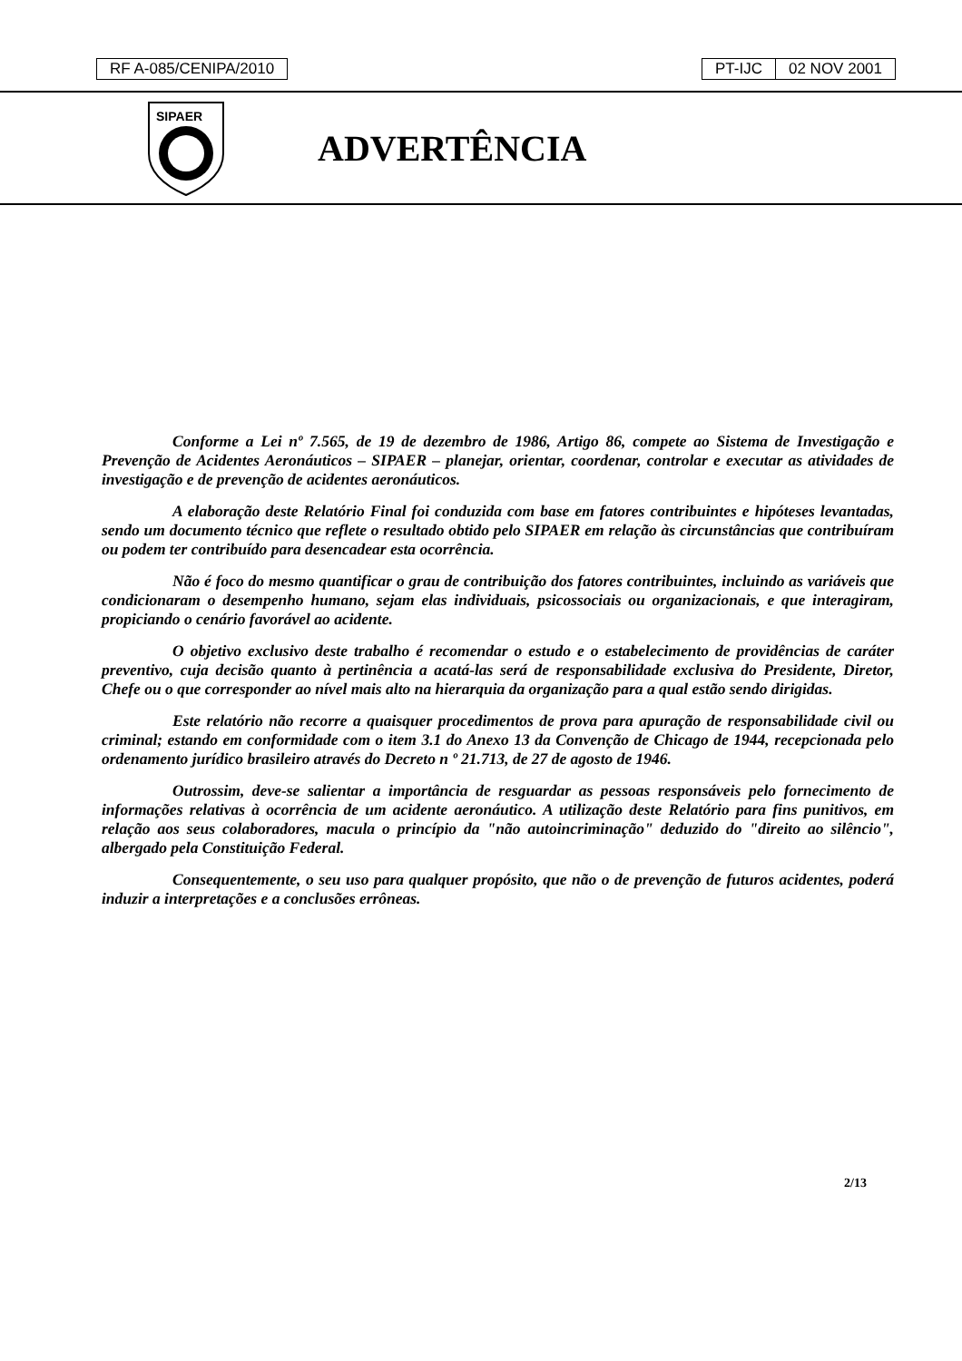RF A-085/CENIPA/2010 PT-IJC 02 NOV 2001
SIPAER
ADVERTÊNCIA
Conforme a Lei nº 7.565, de 19 de dezembro de 1986, Artigo 86, compete ao Sistema de Investigação e Prevenção de Acidentes Aeronáuticos – SIPAER – planejar, orientar, coordenar, controlar e executar as atividades de investigação e de prevenção de acidentes aeronáuticos.
A elaboração deste Relatório Final foi conduzida com base em fatores contribuintes e hipóteses levantadas, sendo um documento técnico que reflete o resultado obtido pelo SIPAER em relação às circunstâncias que contribuíram ou podem ter contribuído para desencadear esta ocorrência.
Não é foco do mesmo quantificar o grau de contribuição dos fatores contribuintes, incluindo as variáveis que condicionaram o desempenho humano, sejam elas individuais, psicossociais ou organizacionais, e que interagiram, propiciando o cenário favorável ao acidente.
O objetivo exclusivo deste trabalho é recomendar o estudo e o estabelecimento de providências de caráter preventivo, cuja decisão quanto à pertinência a acatá-las será de responsabilidade exclusiva do Presidente, Diretor, Chefe ou o que corresponder ao nível mais alto na hierarquia da organização para a qual estão sendo dirigidas.
Este relatório não recorre a quaisquer procedimentos de prova para apuração de responsabilidade civil ou criminal; estando em conformidade com o item 3.1 do Anexo 13 da Convenção de Chicago de 1944, recepcionada pelo ordenamento jurídico brasileiro através do Decreto n º 21.713, de 27 de agosto de 1946.
Outrossim, deve-se salientar a importância de resguardar as pessoas responsáveis pelo fornecimento de informações relativas à ocorrência de um acidente aeronáutico. A utilização deste Relatório para fins punitivos, em relação aos seus colaboradores, macula o princípio da "não autoincriminação" deduzido do "direito ao silêncio", albergado pela Constituição Federal.
Consequentemente, o seu uso para qualquer propósito, que não o de prevenção de futuros acidentes, poderá induzir a interpretações e a conclusões errôneas.
2/13